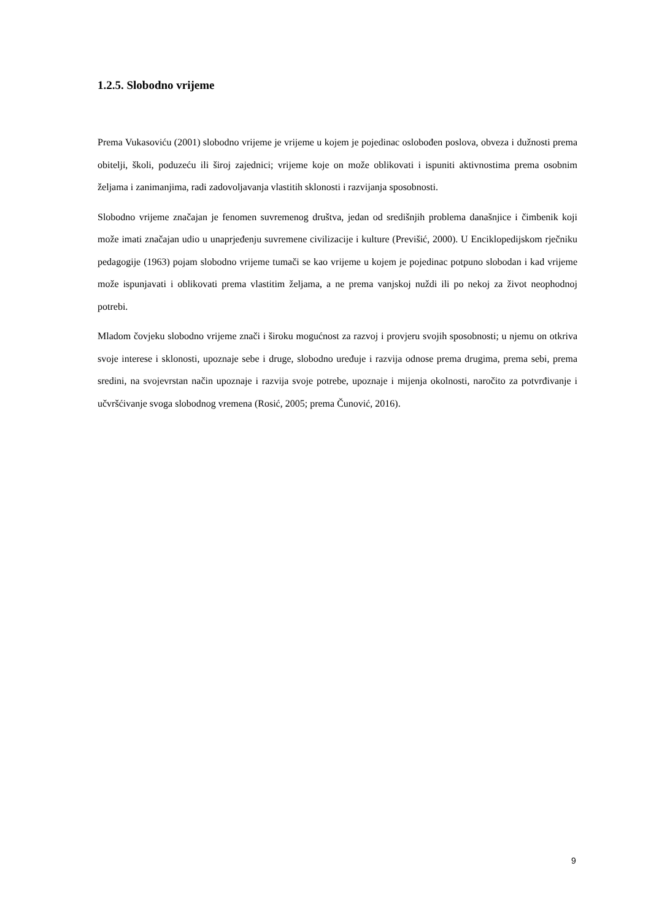1.2.5. Slobodno vrijeme
Prema Vukasoviću (2001) slobodno vrijeme je vrijeme u kojem je pojedinac oslobođen poslova, obveza i dužnosti prema obitelji, školi, poduzeću ili široj zajednici; vrijeme koje on može oblikovati i ispuniti aktivnostima prema osobnim željama i zanimanjima, radi zadovoljavanja vlastitih sklonosti i razvijanja sposobnosti.
Slobodno vrijeme značajan je fenomen suvremenog društva, jedan od središnjih problema današnjice i čimbenik koji može imati značajan udio u unaprjeđenju suvremene civilizacije i kulture (Previšić, 2000). U Enciklopedijskom rječniku pedagogije (1963) pojam slobodno vrijeme tumači se kao vrijeme u kojem je pojedinac potpuno slobodan i kad vrijeme može ispunjavati i oblikovati prema vlastitim željama, a ne prema vanjskoj nuždi ili po nekoj za život neophodnoj potrebi.
Mladom čovjeku slobodno vrijeme znači i široku mogućnost za razvoj i provjeru svojih sposobnosti; u njemu on otkriva svoje interese i sklonosti, upoznaje sebe i druge, slobodno uređuje i razvija odnose prema drugima, prema sebi, prema sredini, na svojevrstan način upoznaje i razvija svoje potrebe, upoznaje i mijenja okolnosti, naročito za potvrđivanje i učvršćivanje svoga slobodnog vremena (Rosić, 2005; prema Čunović, 2016).
9